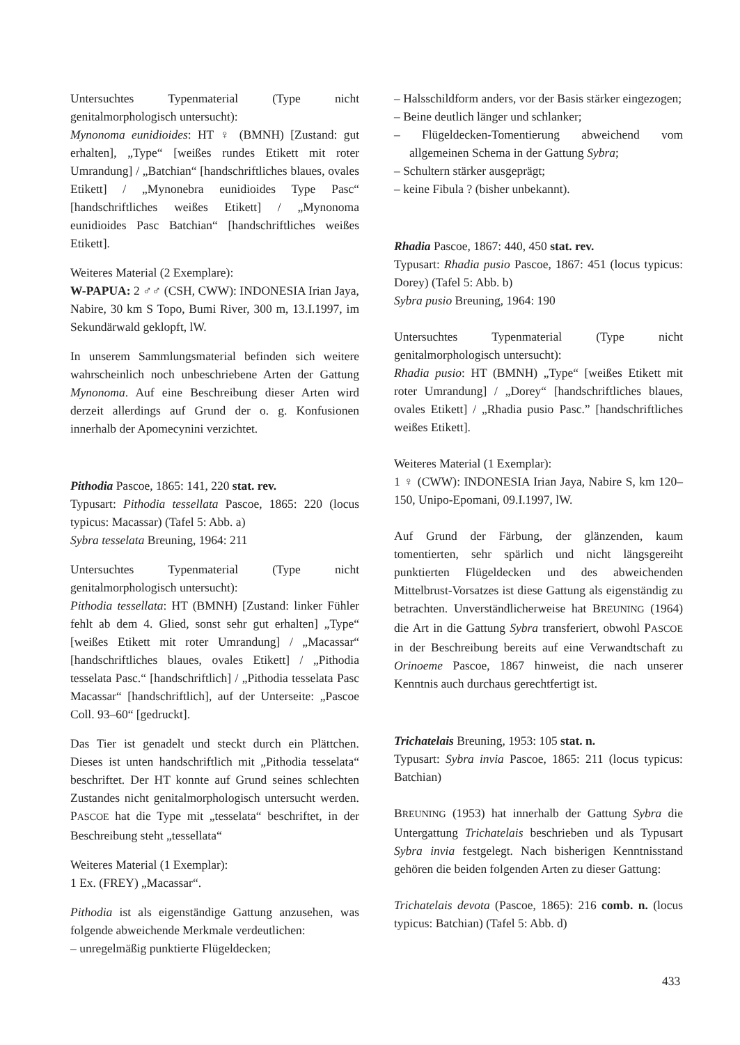Untersuchtes Typenmaterial (Type nicht genitalmorphologisch untersucht):
Mynonoma eunidioides: HT ♀ (BMNH) [Zustand: gut erhalten], „Type“ [weißes rundes Etikett mit roter Umrandung] / „Batchian“ [handschriftliches blaues, ovales Etikett] / „Mynonebra eunidioides Type Pasc“ [handschriftliches weißes Etikett] / „Mynonoma eunidioides Pasc Batchian“ [handschriftliches weißes Etikett].
Weiteres Material (2 Exemplare):
W-PAPUA: 2 ♂♂ (CSH, CWW): INDONESIA Irian Jaya, Nabire, 30 km S Topo, Bumi River, 300 m, 13.I.1997, im Sekundärwald geklopft, lW.
In unserem Sammlungsmaterial befinden sich weitere wahrscheinlich noch unbeschriebene Arten der Gattung Mynonoma. Auf eine Beschreibung dieser Arten wird derzeit allerdings auf Grund der o. g. Konfusionen innerhalb der Apomecynini verzichtet.
Pithodia Pascoe, 1865: 141, 220 stat. rev.
Typusart: Pithodia tessellata Pascoe, 1865: 220 (locus typicus: Macassar) (Tafel 5: Abb. a)
Sybra tesselata Breuning, 1964: 211
Untersuchtes Typenmaterial (Type nicht genitalmorphologisch untersucht):
Pithodia tessellata: HT (BMNH) [Zustand: linker Fühler fehlt ab dem 4. Glied, sonst sehr gut erhalten] „Type“ [weißes Etikett mit roter Umrandung] / „Macassar“ [handschriftliches blaues, ovales Etikett] / „Pithodia tesselata Pasc.“ [handschriftlich] / „Pithodia tesselata Pasc Macassar“ [handschriftlich], auf der Unterseite: „Pascoe Coll. 93–60“ [gedruckt].
Das Tier ist genadelt und steckt durch ein Plättchen. Dieses ist unten handschriftlich mit „Pithodia tesselata“ beschriftet. Der HT konnte auf Grund seines schlechten Zustandes nicht genitalmorphologisch untersucht werden. PASCOE hat die Type mit „tesselata“ beschriftet, in der Beschreibung steht „tessellata“
Weiteres Material (1 Exemplar):
1 Ex. (FREY) „Macassar“.
Pithodia ist als eigenständige Gattung anzusehen, was folgende abweichende Merkmale verdeutlichen:
– unregelmäßig punktierte Flügeldecken;
– Halsschildform anders, vor der Basis stärker eingezogen;
– Beine deutlich länger und schlanker;
– Flügeldecken-Tomentierung abweichend vom allgemeinen Schema in der Gattung Sybra;
– Schultern stärker ausgeprägt;
– keine Fibula ? (bisher unbekannt).
Rhadia Pascoe, 1867: 440, 450 stat. rev.
Typusart: Rhadia pusio Pascoe, 1867: 451 (locus typicus: Dorey) (Tafel 5: Abb. b)
Sybra pusio Breuning, 1964: 190
Untersuchtes Typenmaterial (Type nicht genitalmorphologisch untersucht):
Rhadia pusio: HT (BMNH) „Type“ [weißes Etikett mit roter Umrandung] / „Dorey“ [handschriftliches blaues, ovales Etikett] / „Rhadia pusio Pasc.” [handschriftliches weißes Etikett].
Weiteres Material (1 Exemplar):
1 ♀ (CWW): INDONESIA Irian Jaya, Nabire S, km 120–150, Unipo-Epomani, 09.I.1997, lW.
Auf Grund der Färbung, der glänzenden, kaum tomentierten, sehr spärlich und nicht längsgereiht punktierten Flügeldecken und des abweichenden Mittelbrust-Vorsatzes ist diese Gattung als eigenständig zu betrachten. Unverständlicherweise hat BREUNING (1964) die Art in die Gattung Sybra transferiert, obwohl PASCOE in der Beschreibung bereits auf eine Verwandtschaft zu Orinoeme Pascoe, 1867 hinweist, die nach unserer Kenntnis auch durchaus gerechtfertigt ist.
Trichatelais Breuning, 1953: 105 stat. n.
Typusart: Sybra invia Pascoe, 1865: 211 (locus typicus: Batchian)
BREUNING (1953) hat innerhalb der Gattung Sybra die Untergattung Trichatelais beschrieben und als Typusart Sybra invia festgelegt. Nach bisherigen Kenntnisstand gehören die beiden folgenden Arten zu dieser Gattung:
Trichatelais devota (Pascoe, 1865): 216 comb. n. (locus typicus: Batchian) (Tafel 5: Abb. d)
433